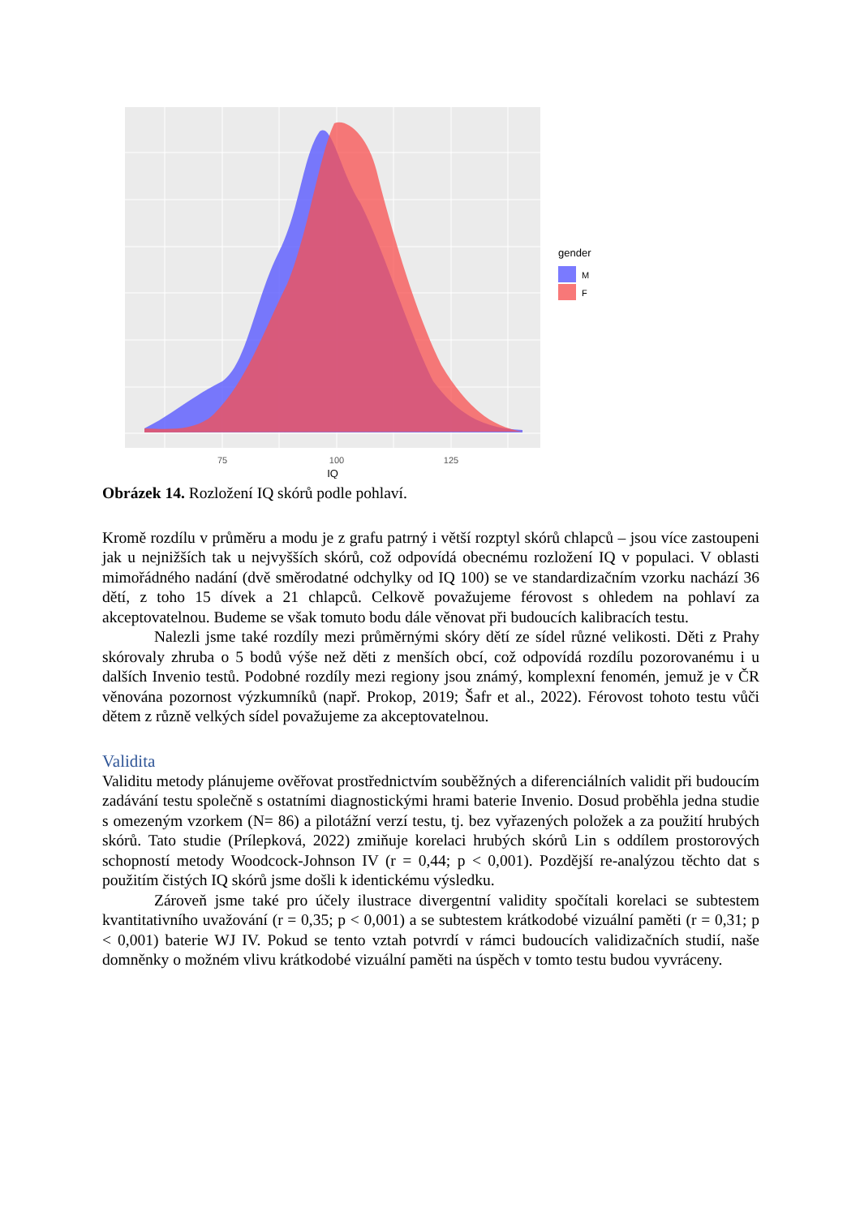75
100
125
IQ
gender
M
F
Obrázek 14. Rozložení IQ skórů podle pohlaví.
Kromě rozdílu v průměru a modu je z grafu patrný i větší rozptyl skórů chlapců – jsou více zastoupeni jak u nejnižších tak u nejvyšších skórů, což odpovídá obecnému rozložení IQ v populaci. V oblasti mimořádného nadání (dvě směrodatné odchylky od IQ 100) se ve standardizačním vzorku nachází 36 dětí, z toho 15 dívek a 21 chlapců. Celkově považujeme férovost s ohledem na pohlaví za akceptovatelnou. Budeme se však tomuto bodu dále věnovat při budoucích kalibracích testu.
Nalezli jsme také rozdíly mezi průměrnými skóry dětí ze sídel různé velikosti. Děti z Prahy skórovaly zhruba o 5 bodů výše než děti z menších obcí, což odpovídá rozdílu pozorovanému i u dalších Invenio testů. Podobné rozdíly mezi regiony jsou známý, komplexní fenomén, jemuž je v ČR věnována pozornost výzkumníků (např. Prokop, 2019; Šafr et al., 2022). Férovost tohoto testu vůči dětem z různě velkých sídel považujeme za akceptovatelnou.
Validita
Validitu metody plánujeme ověřovat prostřednictvím souběžných a diferenciálních validit při budoucím zadávání testu společně s ostatními diagnostickými hrami baterie Invenio. Dosud proběhla jedna studie s omezeným vzorkem (N= 86) a pilotážní verzí testu, tj. bez vyřazených položek a za použití hrubých skórů. Tato studie (Prílepková, 2022) zmiňuje korelaci hrubých skórů Lin s oddílem prostorových schopností metody Woodcock-Johnson IV (r = 0,44; p < 0,001). Pozdější re-analýzou těchto dat s použitím čistých IQ skórů jsme došli k identickému výsledku.
Zároveň jsme také pro účely ilustrace divergentní validity spočítali korelaci se subtestem kvantitativního uvažování (r = 0,35; p < 0,001) a se subtestem krátkodobé vizuální paměti (r = 0,31; p < 0,001) baterie WJ IV. Pokud se tento vztah potvrdí v rámci budoucích validizačních studií, naše domněnky o možném vlivu krátkodobé vizuální paměti na úspěch v tomto testu budou vyvráceny.